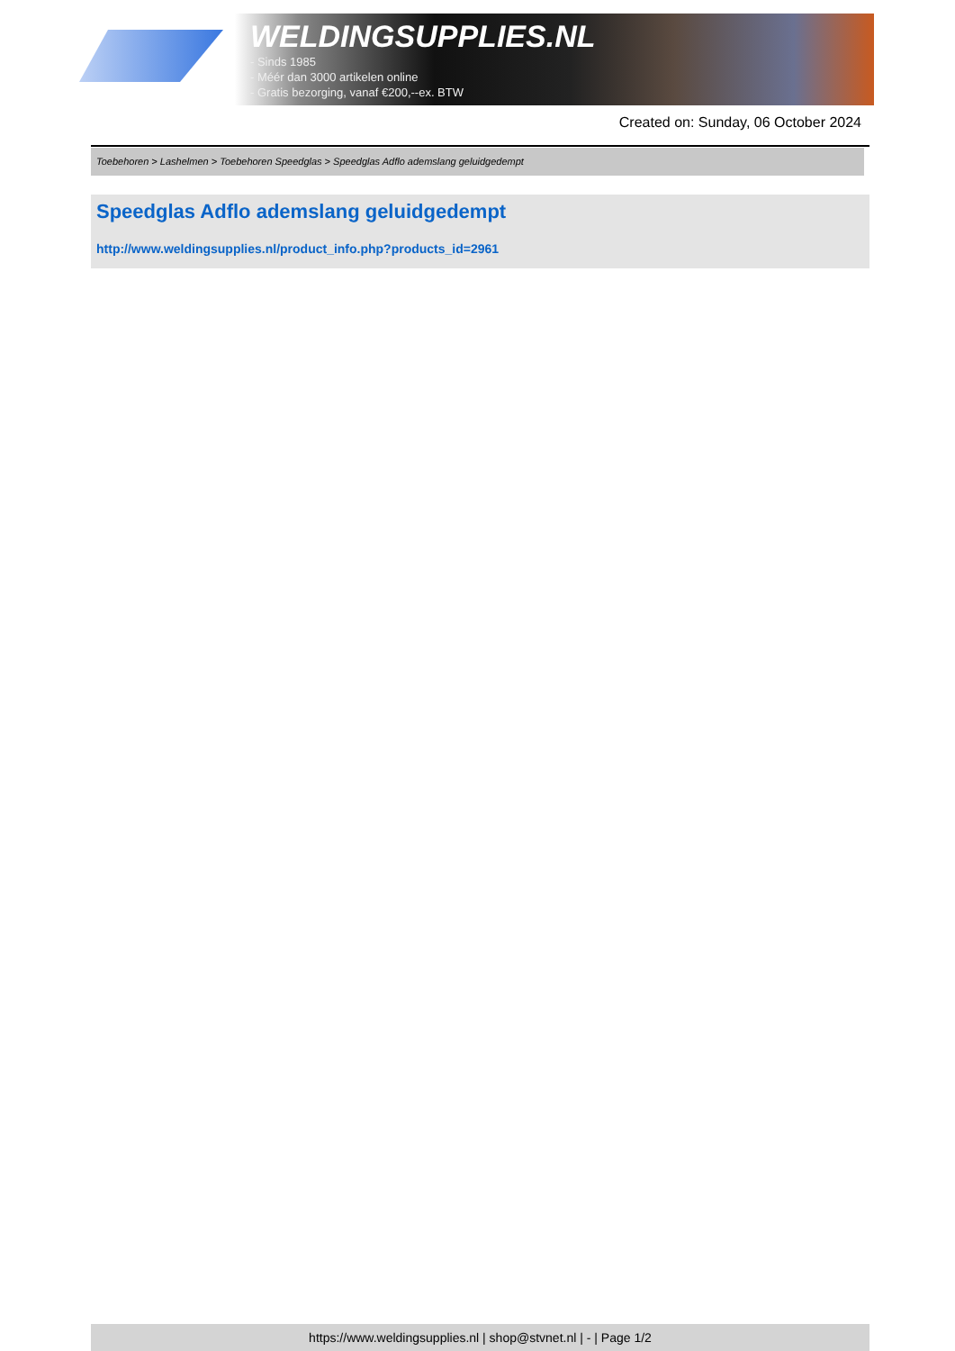WELDINGSUPPLIES.NL
- Sinds 1985
- Méér dan 3000 artikelen online
- Gratis bezorging, vanaf €200,--ex. BTW
Created on: Sunday, 06 October 2024
Toebehoren > Lashelmen > Toebehoren Speedglas > Speedglas Adflo ademslang geluidgedempt
Speedglas Adflo ademslang geluidgedempt
http://www.weldingsupplies.nl/product_info.php?products_id=2961
https://www.weldingsupplies.nl | shop@stvnet.nl | - | Page 1/2